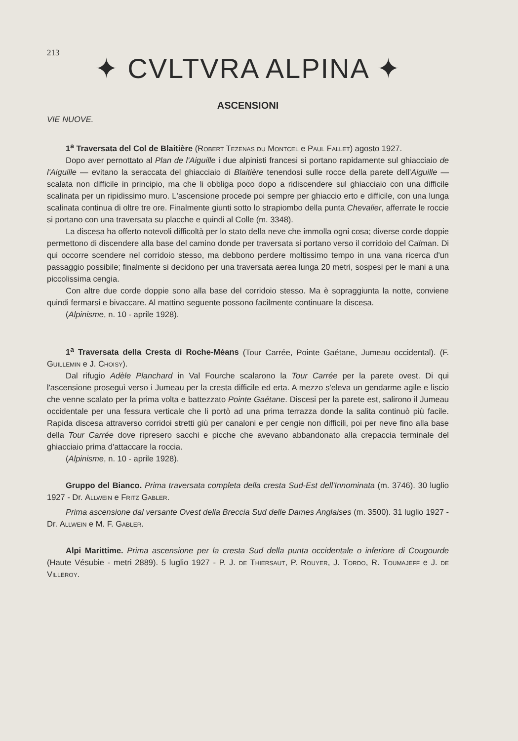213
✦ CVLTVRA ALPINA ✦
ASCENSIONI
VIE NUOVE.
1<sup>a</sup> Traversata del Col de Blaitière (Robert Tezenas du Montcel e Paul Fallet) agosto 1927.
Dopo aver pernottato al Plan de l'Aiguille i due alpinisti francesi si portano rapidamente sul ghiacciaio de l'Aiguille — evitano la seraccata del ghiacciaio di Blaitière tenendosi sulle rocce della parete dell'Aiguille — scalata non difficile in principio, ma che li obbliga poco dopo a ridiscendere sul ghiacciaio con una difficile scalinata per un ripidissimo muro. L'ascensione procede poi sempre per ghiaccio erto e difficile, con una lunga scalinata continua di oltre tre ore. Finalmente giunti sotto lo strapiombo della punta Chevalier, afferrate le roccie si portano con una traversata su placche e quindi al Colle (m. 3348).
La discesa ha offerto notevoli difficoltà per lo stato della neve che immolla ogni cosa; diverse corde doppie permettono di discendere alla base del camino donde per traversata si portano verso il corridoio del Caïman. Di qui occorre scendere nel corridoio stesso, ma debbono perdere moltissimo tempo in una vana ricerca d'un passaggio possibile; finalmente si decidono per una traversata aerea lunga 20 metri, sospesi per le mani a una piccolissima cengia.
Con altre due corde doppie sono alla base del corridoio stesso. Ma è sopraggiunta la notte, conviene quindi fermarsi e bivaccare. Al mattino seguente possono facilmente continuare la discesa.
(Alpinisme, n. 10 - aprile 1928).
1<sup>a</sup> Traversata della Cresta di Roche-Méans (Tour Carrée, Pointe Gaétane, Jumeau occidental). (F. Guillemin e J. Choisy).
Dal rifugio Adèle Planchard in Val Fourche scalarono la Tour Carrée per la parete ovest. Di qui l'ascensione proseguì verso i Jumeau per la cresta difficile ed erta. A mezzo s'eleva un gendarme agile e liscio che venne scalato per la prima volta e battezzato Pointe Gaétane. Discesi per la parete est, salirono il Jumeau occidentale per una fessura verticale che li portò ad una prima terrazza donde la salita continuò più facile. Rapida discesa attraverso corridoi stretti giù per canaloni e per cengie non difficili, poi per neve fino alla base della Tour Carrée dove ripresero sacchi e picche che avevano abbandonato alla crepaccia terminale del ghiacciaio prima d'attaccare la roccia.
(Alpinisme, n. 10 - aprile 1928).
Gruppo del Bianco. Prima traversata completa della cresta Sud-Est dell'Innominata (m. 3746). 30 luglio 1927 - Dr. Allwein e Fritz Gabler.
Prima ascensione dal versante Ovest della Breccia Sud delle Dames Anglaises (m. 3500). 31 luglio 1927 - Dr. Allwein e M. F. Gabler.
Alpi Marittime. Prima ascensione per la cresta Sud della punta occidentale o inferiore di Cougourde (Haute Vésubie - metri 2889). 5 luglio 1927 - P. J. de Thiersaut, P. Rouyer, J. Tordo, R. Toumajeff e J. de Villeroy.